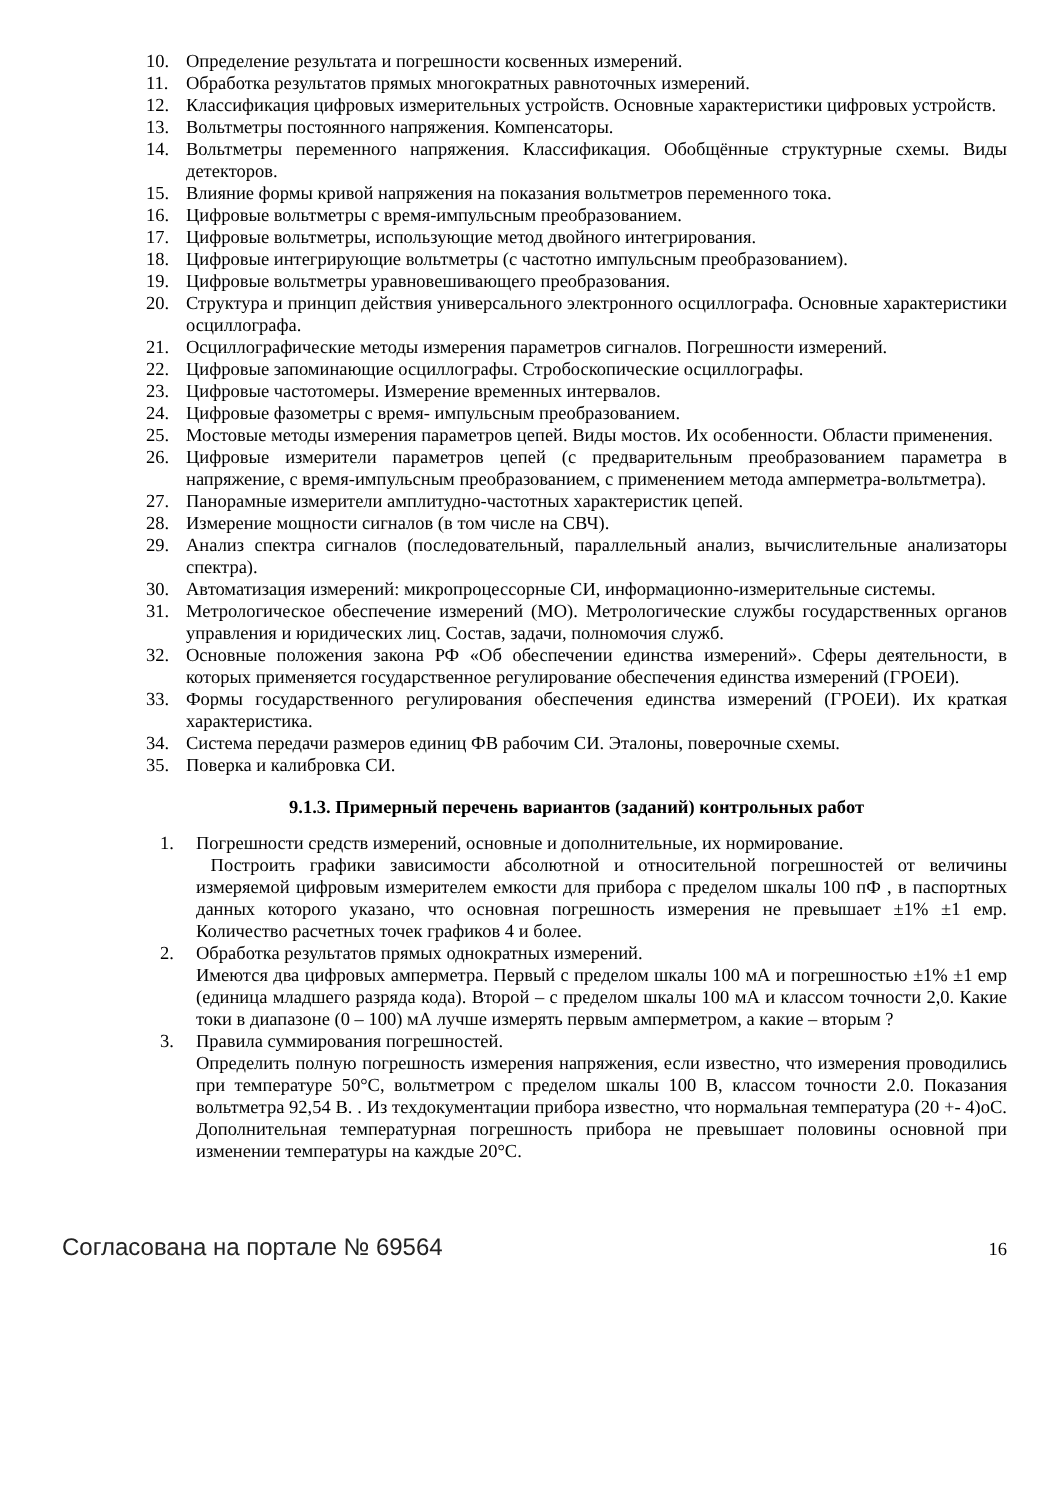10. Определение результата и погрешности косвенных измерений.
11. Обработка результатов прямых многократных равноточных измерений.
12. Классификация цифровых измерительных устройств. Основные характеристики цифровых устройств.
13. Вольтметры постоянного напряжения. Компенсаторы.
14. Вольтметры переменного напряжения. Классификация. Обобщённые структурные схемы. Виды детекторов.
15. Влияние формы кривой напряжения на показания вольтметров переменного тока.
16. Цифровые вольтметры с время-импульсным преобразованием.
17. Цифровые вольтметры, использующие метод двойного интегрирования.
18. Цифровые интегрирующие вольтметры (с частотно импульсным преобразованием).
19. Цифровые вольтметры уравновешивающего преобразования.
20. Структура и принцип действия универсального электронного осциллографа. Основные характеристики осциллографа.
21. Осциллографические методы измерения параметров сигналов. Погрешности измерений.
22. Цифровые запоминающие осциллографы. Стробоскопические осциллографы.
23. Цифровые частотомеры. Измерение временных интервалов.
24. Цифровые фазометры с время- импульсным преобразованием.
25. Мостовые методы измерения параметров цепей. Виды мостов. Их особенности. Области применения.
26. Цифровые измерители параметров цепей (с предварительным преобразованием параметра в напряжение, с время-импульсным преобразованием, с применением метода амперметра-вольтметра).
27. Панорамные измерители амплитудно-частотных характеристик цепей.
28. Измерение мощности сигналов (в том числе на СВЧ).
29. Анализ спектра сигналов (последовательный, параллельный анализ, вычислительные анализаторы спектра).
30. Автоматизация измерений: микропроцессорные СИ, информационно-измерительные системы.
31. Метрологическое обеспечение измерений (МО). Метрологические службы государственных органов управления и юридических лиц. Состав, задачи, полномочия служб.
32. Основные положения закона РФ «Об обеспечении единства измерений». Сферы деятельности, в которых применяется государственное регулирование обеспечения единства измерений (ГРОЕИ).
33. Формы государственного регулирования обеспечения единства измерений (ГРОЕИ). Их краткая характеристика.
34. Система передачи размеров единиц ФВ рабочим СИ. Эталоны, поверочные схемы.
35. Поверка и калибровка СИ.
9.1.3. Примерный перечень вариантов (заданий) контрольных работ
1. Погрешности средств измерений, основные и дополнительные, их нормирование.
Построить графики зависимости абсолютной и относительной погрешностей от величины измеряемой цифровым измерителем емкости для прибора с пределом шкалы 100 пФ , в паспортных данных которого указано, что основная погрешность измерения не превышает ±1% ±1 емр. Количество расчетных точек графиков 4 и более.
2. Обработка результатов прямых однократных измерений.
Имеются два цифровых амперметра. Первый с пределом шкалы 100 мА и погрешностью ±1% ±1 емр (единица младшего разряда кода). Второй – с пределом шкалы 100 мА и классом точности 2,0. Какие токи в диапазоне (0 – 100) мА лучше измерять первым амперметром, а какие – вторым ?
3. Правила суммирования погрешностей.
Определить полную погрешность измерения напряжения, если известно, что измерения проводились при температуре 50°С, вольтметром с пределом шкалы 100 В, классом точности 2.0. Показания вольтметра 92,54 В. . Из техдокументации прибора известно, что нормальная температура (20 +- 4)оС. Дополнительная температурная погрешность прибора не превышает половины основной при изменении температуры на каждые 20°С.
Согласована на портале № 69564 16